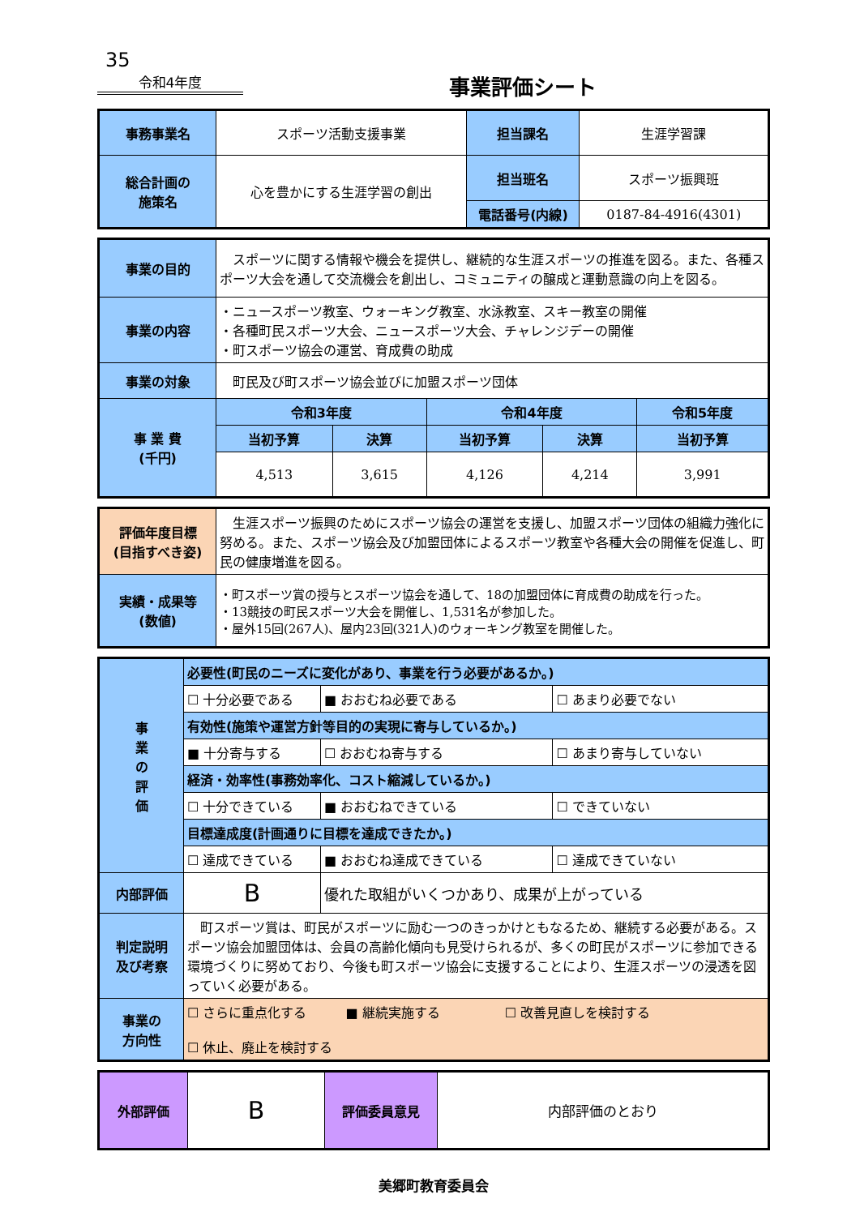35
令和4年度
事業評価シート
| 事務事業名 | スポーツ活動支援事業 | 担当課名 | 生涯学習課 |
| 総合計画の 施策名 | 心を豊かにする生涯学習の創出 | 担当班名 | スポーツ振興班 |
| | | 電話番号(内線) | 0187-84-4916(4301) |
| 事業の目的 | スポーツに関する情報や機会を提供し、継続的な生涯スポーツの推進を図る。また、各種スポーツ大会を通して交流機会を創出し、コミュニティの醸成と運動意識の向上を図る。 | | | | |
| 事業の内容 | ・ニュースポーツ教室、ウォーキング教室、水泳教室、スキー教室の開催 ・各種町民スポーツ大会、ニュースポーツ大会、チャレンジデーの開催 ・町スポーツ協会の運営、育成費の助成 | | | | |
| 事業の対象 | 町民及び町スポーツ協会並びに加盟スポーツ団体 | | | | |
| 事 業 費 (千円) | 令和3年度 | | 令和4年度 | | 令和5年度 |
| | 当初予算 | 決算 | 当初予算 | 決算 | 当初予算 |
| | 4,513 | 3,615 | 4,126 | 4,214 | 3,991 |
| 評価年度目標 (目指すべき姿) | 生涯スポーツ振興のためにスポーツ協会の運営を支援し、加盟スポーツ団体の組織力強化に努める。また、スポーツ協会及び加盟団体によるスポーツ教室や各種大会の開催を促進し、町民の健康増進を図る。 |
| 実績・成果等 (数値) | ・町スポーツ賞の授与とスポーツ協会を通して、18の加盟団体に育成費の助成を行った。 ・13競技の町民スポーツ大会を開催し、1,531名が参加した。 ・屋外15回(267人)、屋内23回(321人)のウォーキング教室を開催した。 |
| 事 業 の 評 価 | 必要性(町民のニーズに変化があり、事業を行う必要があるか。) | | | |
| | ☐ 十分必要である | | ■ おおむね必要である | ☐ あまり必要でない |
| | 有効性(施策や運営方針等目的の実現に寄与しているか。) | | | |
| | ■ 十分寄与する | | ☐ おおむね寄与する | ☐ あまり寄与していない |
| | 経済・効率性(事務効率化、コスト縮減しているか。) | | | |
| | ☐ 十分できている | | ■ おおむねできている | ☐ できていない |
| | 目標達成度(計画通りに目標を達成できたか。) | | | |
| | ☐ 達成できている | | ■ おおむね達成できている | ☐ 達成できていない |
| 内部評価 | B | 優れた取組がいくつかあり、成果が上がっている | | |
| 判定説明 及び考察 | 町スポーツ賞は、町民がスポーツに励む一つのきっかけともなるため、継続する必要がある。スポーツ協会加盟団体は、会員の高齢化傾向も見受けられるが、多くの町民がスポーツに参加できる環境づくりに努めており、今後も町スポーツ協会に支援することにより、生涯スポーツの浸透を図っていく必要がある。 | | | |
| 事業の 方向性 | ☐ さらに重点化する ■ 継続実施する ☐ 改善見直しを検討する ☐ 休止、廃止を検討する | | | |
| 外部評価 | B | 評価委員意見 | 内部評価のとおり |
美郷町教育委員会